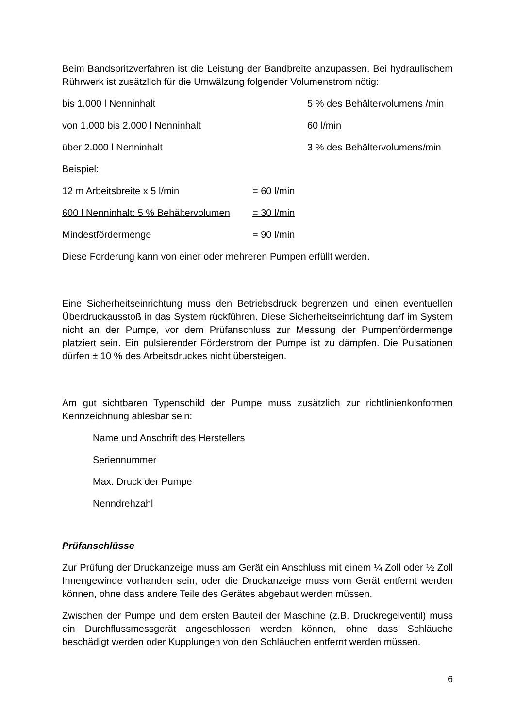Beim Bandspritzverfahren ist die Leistung der Bandbreite anzupassen. Bei hydraulischem Rührwerk ist zusätzlich für die Umwälzung folgender Volumenstrom nötig:
bis 1.000 l Nenninhalt 5 % des Behältervolumens /min
von 1.000 bis 2.000 l Nenninhalt 60 l/min
über 2.000 l Nenninhalt 3 % des Behältervolumens/min
Beispiel:
12 m Arbeitsbreite x 5 l/min = 60 l/min
600 l Nenninhalt: 5 % Behältervolumen = 30 l/min
Mindestfördermenge = 90 l/min
Diese Forderung kann von einer oder mehreren Pumpen erfüllt werden.
Eine Sicherheitseinrichtung muss den Betriebsdruck begrenzen und einen eventuellen Überdruckausstoß in das System rückführen. Diese Sicherheitseinrichtung darf im System nicht an der Pumpe, vor dem Prüfanschluss zur Messung der Pumpenfördermenge platziert sein. Ein pulsierender Förderstrom der Pumpe ist zu dämpfen. Die Pulsationen dürfen ± 10 % des Arbeitsdruckes nicht übersteigen.
Am gut sichtbaren Typenschild der Pumpe muss zusätzlich zur richtlinienkonformen Kennzeichnung ablesbar sein:
Name und Anschrift des Herstellers
Seriennummer
Max. Druck der Pumpe
Nenndrehzahl
Prüfanschlüsse
Zur Prüfung der Druckanzeige muss am Gerät ein Anschluss mit einem ¼ Zoll oder ½ Zoll Innengewinde vorhanden sein, oder die Druckanzeige muss vom Gerät entfernt werden können, ohne dass andere Teile des Gerätes abgebaut werden müssen.
Zwischen der Pumpe und dem ersten Bauteil der Maschine (z.B. Druckregelventil) muss ein Durchflussmessgerät angeschlossen werden können, ohne dass Schläuche beschädigt werden oder Kupplungen von den Schläuchen entfernt werden müssen.
6